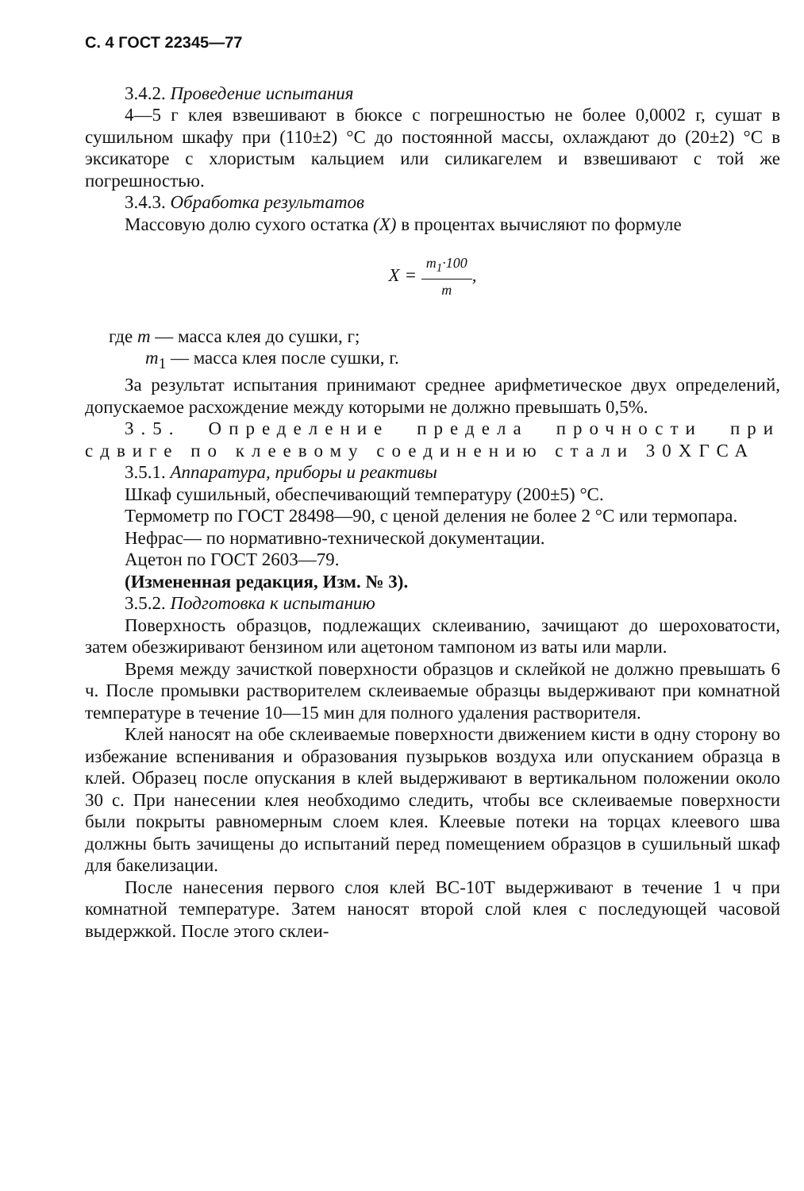С. 4 ГОСТ 22345—77
3.4.2. Проведение испытания
4—5 г клея взвешивают в бюксе с погрешностью не более 0,0002 г, сушат в сушильном шкафу при (110±2) °С до постоянной массы, охлаждают до (20±2) °С в эксикаторе с хлористым кальцием или силикагелем и взвешивают с той же погрешностью.
3.4.3. Обработка результатов
Массовую долю сухого остатка (X) в процентах вычисляют по формуле
X = m<sub>1</sub>·100 m,
где m — масса клея до сушки, г;
m<sub>1</sub> — масса клея после сушки, г.
За результат испытания принимают среднее арифметическое двух определений, допускаемое расхождение между которыми не должно превышать 0,5%.
3.5. Определение предела прочности при сдвиге по клеевому соединению стали 30ХГСА
3.5.1. Аппаратура, приборы и реактивы
Шкаф сушильный, обеспечивающий температуру (200±5) °С.
Термометр по ГОСТ 28498—90, с ценой деления не более 2 °С или термопара.
Нефрас— по нормативно-технической документации.
Ацетон по ГОСТ 2603—79.
(Измененная редакция, Изм. № 3).
3.5.2. Подготовка к испытанию
Поверхность образцов, подлежащих склеиванию, зачищают до шероховатости, затем обезжиривают бензином или ацетоном тампоном из ваты или марли.
Время между зачисткой поверхности образцов и склейкой не должно превышать 6 ч. После промывки растворителем склеиваемые образцы выдерживают при комнатной температуре в течение 10—15 мин для полного удаления растворителя.
Клей наносят на обе склеиваемые поверхности движением кисти в одну сторону во избежание вспенивания и образования пузырьков воздуха или опусканием образца в клей. Образец после опускания в клей выдерживают в вертикальном положении около 30 с. При нанесении клея необходимо следить, чтобы все склеиваемые поверхности были покрыты равномерным слоем клея. Клеевые потеки на торцах клеевого шва должны быть зачищены до испытаний перед помещением образцов в сушильный шкаф для бакелизации.
После нанесения первого слоя клей ВС-10Т выдерживают в течение 1 ч при комнатной температуре. Затем наносят второй слой клея с последующей часовой выдержкой. После этого склеи-